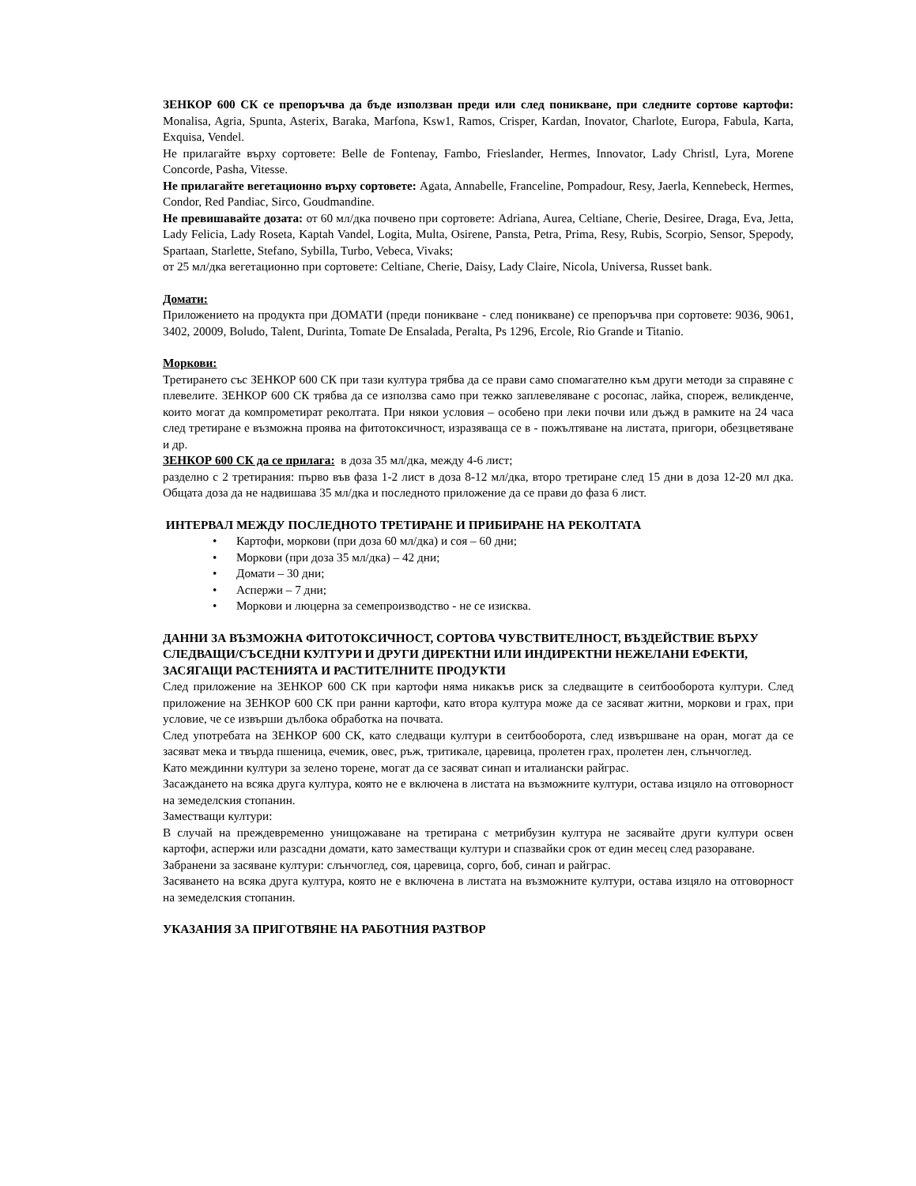ЗЕНКОР 600 СК се препоръчва да бъде използван преди или след поникване, при следните сортове картофи: Monalisa, Agria, Spunta, Asterix, Baraka, Marfona, Ksw1, Ramos, Crisper, Kardan, Inovator, Charlote, Europa, Fabula, Karta, Exquisa, Vendel.
Не прилагайте върху сортовете: Belle de Fontenay, Fambo, Frieslander, Hermes, Innovator, Lady Christl, Lyra, Morene Concorde, Pasha, Vitesse.
Не прилагайте вегетационно върху сортовете: Agata, Annabelle, Franceline, Pompadour, Resy, Jaerla, Kennebeck, Hermes, Condor, Red Pandiac, Sirco, Goudmandine.
Не превишавайте дозата: от 60 мл/дка почвено при сортовете: Adriana, Aurea, Celtiane, Cherie, Desiree, Draga, Eva, Jetta, Lady Felicia, Lady Roseta, Kaptah Vandel, Logita, Multa, Osirene, Pansta, Petra, Prima, Resy, Rubis, Scorpio, Sensor, Spepody, Spartaan, Starlette, Stefano, Sybilla, Turbo, Vebeca, Vivaks;
от 25 мл/дка вегетационно при сортовете: Celtiane, Cherie, Daisy, Lady Claire, Nicola, Universa, Russet bank.
Домати:
Приложението на продукта при ДОМАТИ (преди поникване - след поникване) се препоръчва при сортовете: 9036, 9061, 3402, 20009, Boludo, Talent, Durinta, Tomate De Ensalada, Peralta, Ps 1296, Ercole, Rio Grande и Titanio.
Моркови:
Третирането със ЗЕНКОР 600 СК при тази култура трябва да се прави само спомагателно към други методи за справяне с плевелите. ЗЕНКОР 600 СК трябва да се използва само при тежко заплевеляване с росопас, лайка, спореж, великденче, които могат да компрометират реколтата. При някои условия – особено при леки почви или дъжд в рамките на 24 часа след третиране е възможна проява на фитотоксичност, изразяваща се в - пожълтяване на листата, пригори, обезцветяване и др.
ЗЕНКОР 600 СК да се прилага: в доза 35 мл/дка, между 4-6 лист;
разделно с 2 третирания: първо във фаза 1-2 лист в доза 8-12 мл/дка, второ третиране след 15 дни в доза 12-20 мл дка. Общата доза да не надвишава 35 мл/дка и последното приложение да се прави до фаза 6 лист.
ИНТЕРВАЛ МЕЖДУ ПОСЛЕДНОТО ТРЕТИРАНЕ И ПРИБИРАНЕ НА РЕКОЛТАТА
• Картофи, моркови (при доза 60 мл/дка) и соя – 60 дни;
• Моркови (при доза 35 мл/дка) – 42 дни;
• Домати – 30 дни;
• Аспержи – 7 дни;
• Моркови и люцерна за семепроизводство - не се изисква.
ДАННИ ЗА ВЪЗМОЖНА ФИТОТОКСИЧНОСТ, СОРТОВА ЧУВСТВИТЕЛНОСТ, ВЪЗДЕЙСТВИЕ ВЪРХУ СЛЕДВАЩИ/СЪСЕДНИ КУЛТУРИ И ДРУГИ ДИРЕКТНИ ИЛИ ИНДИРЕКТНИ НЕЖЕЛАНИ ЕФЕКТИ, ЗАСЯГАЩИ РАСТЕНИЯТА И РАСТИТЕЛНИТЕ ПРОДУКТИ
След приложение на ЗЕНКОР 600 СК при картофи няма никакъв риск за следващите в сеитбооборота култури. След приложение на ЗЕНКОР 600 СК при ранни картофи, като втора култура може да се засяват житни, моркови и грах, при условие, че се извърши дълбока обработка на почвата.
След употребата на ЗЕНКОР 600 СК, като следващи култури в сеитбооборота, след извършване на оран, могат да се засяват мека и твърда пшеница, ечемик, овес, ръж, тритикале, царевица, пролетен грах, пролетен лен, слънчоглед.
Като междинни култури за зелено торене, могат да се засяват синап и италиански райграс.
Засаждането на всяка друга култура, която не е включена в листата на възможните култури, остава изцяло на отговорност на земеделския стопанин.
Заместващи култури:
В случай на преждевременно унищожаване на третирана с метрибузин култура не засявайте други култури освен картофи, аспержи или разсадни домати, като заместващи култури и спазвайки срок от един месец след разораване.
Забранени за засяване култури: слънчоглед, соя, царевица, сорго, боб, синап и райграс.
Засяването на всяка друга култура, която не е включена в листата на възможните култури, остава изцяло на отговорност на земеделския стопанин.
УКАЗАНИЯ ЗА ПРИГОТВЯНЕ НА РАБОТНИЯ РАЗТВОР